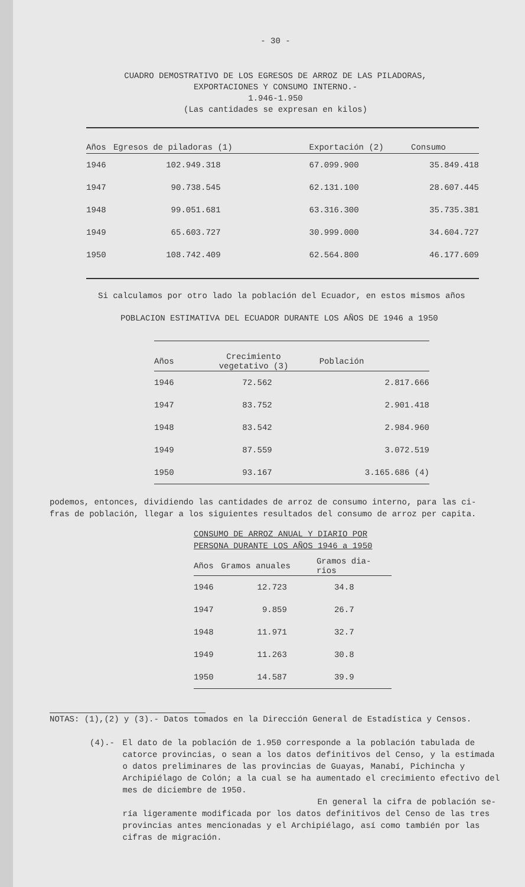- 30 -
CUADRO DEMOSTRATIVO DE LOS EGRESOS DE ARROZ DE LAS PILADORAS,
EXPORTACIONES Y CONSUMO INTERNO.-
1.946-1.950
(Las cantidades se expresan en kilos)
| Años | Egresos de piladoras (1) | Exportación (2) | Consumo |
| --- | --- | --- | --- |
| 1946 | 102.949.318 | 67.099.900 | 35.849.418 |
| 1947 | 90.738.545 | 62.131.100 | 28.607.445 |
| 1948 | 99.051.681 | 63.316.300 | 35.735.381 |
| 1949 | 65.603.727 | 30.999.000 | 34.604.727 |
| 1950 | 108.742.409 | 62.564.800 | 46.177.609 |
Si calculamos por otro lado la población del Ecuador, en estos mismos años
POBLACION ESTIMATIVA DEL ECUADOR DURANTE LOS AÑOS DE 1946 a 1950
| Años | Crecimiento vegetativo (3) | Población |
| --- | --- | --- |
| 1946 | 72.562 | 2.817.666 |
| 1947 | 83.752 | 2.901.418 |
| 1948 | 83.542 | 2.984.960 |
| 1949 | 87.559 | 3.072.519 |
| 1950 | 93.167 | 3.165.686 (4) |
podemos, entonces, dividiendo las cantidades de arroz de consumo interno, para las ci-
fras de población, llegar a los siguientes resultados del consumo de arroz per capita.
CONSUMO DE ARROZ ANUAL Y DIARIO POR
PERSONA DURANTE LOS AÑOS 1946 a 1950
| Años | Gramos anuales | Gramos dia- rios |
| --- | --- | --- |
| 1946 | 12.723 | 34.8 |
| 1947 | 9.859 | 26.7 |
| 1948 | 11.971 | 32.7 |
| 1949 | 11.263 | 30.8 |
| 1950 | 14.587 | 39.9 |
NOTAS: (1),(2) y (3).- Datos tomados en la Dirección General de Estadística y Censos.
(4).- El dato de la población de 1.950 corresponde a la población tabulada de catorce provincias, o sean a los datos definitivos del Censo, y la estimada o datos preliminares de las provincias de Guayas, Manabí, Pichincha y Archipiélago de Colón; a la cual se ha aumentado el crecimiento efectivo del mes de diciembre de 1950.
En general la cifra de población se-ría ligeramente modificada por los datos definitivos del Censo de las tres provincias antes mencionadas y el Archipiélago, así como también por las cifras de migración.